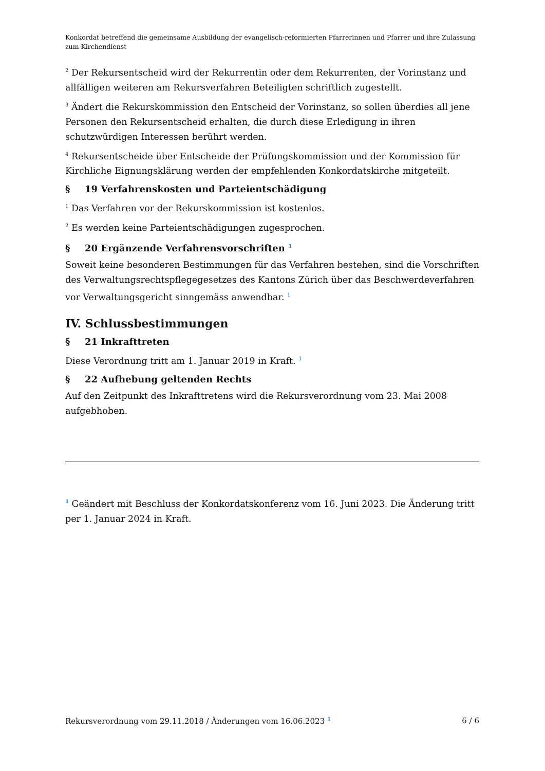Konkordat betreffend die gemeinsame Ausbildung der evangelisch-reformierten Pfarrerinnen und Pfarrer und ihre Zulassung zum Kirchendienst
<sup>2</sup> Der Rekursentscheid wird der Rekurrentin oder dem Rekurrenten, der Vorinstanz und allfälligen weiteren am Rekursverfahren Beteiligten schriftlich zugestellt.
<sup>3</sup> Ändert die Rekurskommission den Entscheid der Vorinstanz, so sollen überdies all jene Personen den Rekursentscheid erhalten, die durch diese Erledigung in ihren schutzwürdigen Interessen berührt werden.
<sup>4</sup> Rekursentscheide über Entscheide der Prüfungskommission und der Kommission für Kirchliche Eignungsklärung werden der empfehlenden Konkordatskirche mitgeteilt.
§ 19 Verfahrenskosten und Parteientschädigung
<sup>1</sup> Das Verfahren vor der Rekurskommission ist kostenlos.
<sup>2</sup> Es werden keine Parteientschädigungen zugesprochen.
§ 20 Ergänzende Verfahrensvorschriften <sup>1</sup>
Soweit keine besonderen Bestimmungen für das Verfahren bestehen, sind die Vorschriften des Verwaltungsrechtspflegegesetzes des Kantons Zürich über das Beschwerdeverfahren vor Verwaltungsgericht sinngemäss anwendbar. <sup>1</sup>
IV. Schlussbestimmungen
§ 21 Inkrafttreten
Diese Verordnung tritt am 1. Januar 2019 in Kraft. <sup>1</sup>
§ 22 Aufhebung geltenden Rechts
Auf den Zeitpunkt des Inkrafttretens wird die Rekursverordnung vom 23. Mai 2008 aufgebhoben.
<sup>1</sup> Geändert mit Beschluss der Konkordatskonferenz vom 16. Juni 2023. Die Änderung tritt per 1. Januar 2024 in Kraft.
Rekursverordnung vom 29.11.2018 / Änderungen vom 16.06.2023 <sup>1</sup> 6 / 6